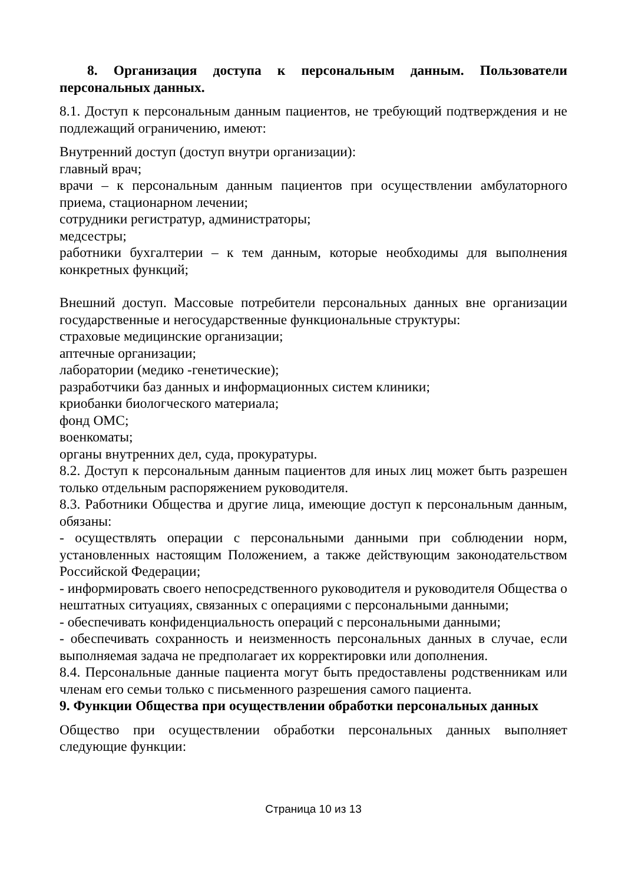8. Организация доступа к персональным данным. Пользователи персональных данных.
8.1. Доступ к персональным данным пациентов, не требующий подтверждения и не подлежащий ограничению, имеют:
Внутренний доступ (доступ внутри организации):
главный врач;
врачи – к персональным данным пациентов при осуществлении амбулаторного приема, стационарном лечении;
сотрудники регистратур, администраторы;
медсестры;
работники бухгалтерии – к тем данным, которые необходимы для выполнения конкретных функций;
Внешний доступ. Массовые потребители персональных данных вне организации государственные и негосударственные функциональные структуры:
страховые медицинские организации;
аптечные организации;
лаборатории (медико -генетические);
разработчики баз данных и информационных систем клиники;
криобанки биологческого материала;
фонд ОМС;
военкоматы;
органы внутренних дел, суда, прокуратуры.
8.2. Доступ к персональным данным пациентов для иных лиц может быть разрешен только отдельным распоряжением руководителя.
8.3. Работники Общества и другие лица, имеющие доступ к персональным данным, обязаны:
- осуществлять операции с персональными данными при соблюдении норм, установленных настоящим Положением, а также действующим законодательством Российской Федерации;
- информировать своего непосредственного руководителя и руководителя Общества о нештатных ситуациях, связанных с операциями с персональными данными;
- обеспечивать конфиденциальность операций с персональными данными;
- обеспечивать сохранность и неизменность персональных данных в случае, если выполняемая задача не предполагает их корректировки или дополнения.
8.4. Персональные данные пациента могут быть предоставлены родственникам или членам его семьи только с письменного разрешения самого пациента.
9. Функции Общества при осуществлении обработки персональных данных
Общество при осуществлении обработки персональных данных выполняет следующие функции:
Страница 10 из 13